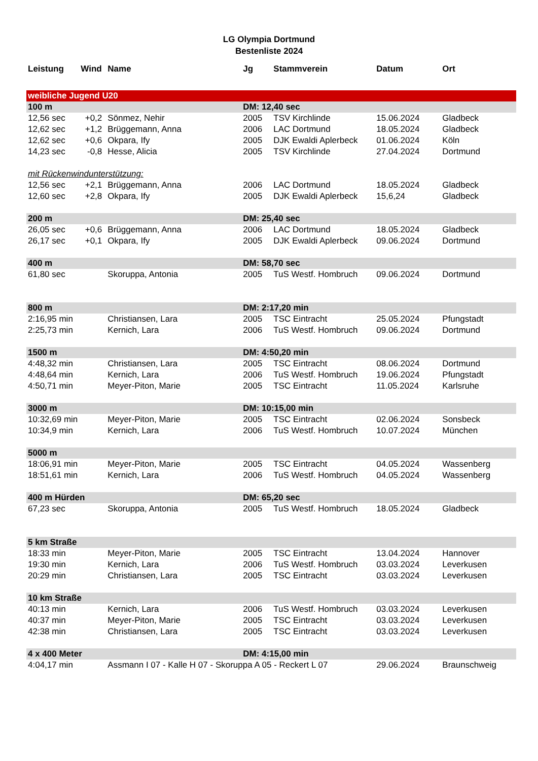LG Olympia Dortmund
Bestenliste 2024
| Leistung | Wind | Name | Jg | Stammverein | Datum | Ort |
| --- | --- | --- | --- | --- | --- | --- |
| weibliche Jugend U20 | | | | | | |
| 100 m | | | DM: 12,40 sec | | | |
| 12,56 sec | +0,2 | Sönmez, Nehir | 2005 | TSV Kirchlinde | 15.06.2024 | Gladbeck |
| 12,62 sec | +1,2 | Brüggemann, Anna | 2006 | LAC Dortmund | 18.05.2024 | Gladbeck |
| 12,62 sec | +0,6 | Okpara, Ify | 2005 | DJK Ewaldi Aplerbeck | 01.06.2024 | Köln |
| 14,23 sec | -0,8 | Hesse, Alicia | 2005 | TSV Kirchlinde | 27.04.2024 | Dortmund |
| mit Rückenwindunterstützung: | | | | | | |
| 12,56 sec | +2,1 | Brüggemann, Anna | 2006 | LAC Dortmund | 18.05.2024 | Gladbeck |
| 12,60 sec | +2,8 | Okpara, Ify | 2005 | DJK Ewaldi Aplerbeck | 15,6,24 | Gladbeck |
| 200 m | | | DM: 25,40 sec | | | |
| 26,05 sec | +0,6 | Brüggemann, Anna | 2006 | LAC Dortmund | 18.05.2024 | Gladbeck |
| 26,17 sec | +0,1 | Okpara, Ify | 2005 | DJK Ewaldi Aplerbeck | 09.06.2024 | Dortmund |
| 400 m | | | DM: 58,70 sec | | | |
| 61,80 sec | | Skoruppa, Antonia | 2005 | TuS Westf. Hombruch | 09.06.2024 | Dortmund |
| 800 m | | | DM: 2:17,20 min | | | |
| 2:16,95 min | | Christiansen, Lara | 2005 | TSC Eintracht | 25.05.2024 | Pfungstadt |
| 2:25,73 min | | Kernich, Lara | 2006 | TuS Westf. Hombruch | 09.06.2024 | Dortmund |
| 1500 m | | | DM: 4:50,20 min | | | |
| 4:48,32 min | | Christiansen, Lara | 2005 | TSC Eintracht | 08.06.2024 | Dortmund |
| 4:48,64 min | | Kernich, Lara | 2006 | TuS Westf. Hombruch | 19.06.2024 | Pfungstadt |
| 4:50,71 min | | Meyer-Piton, Marie | 2005 | TSC Eintracht | 11.05.2024 | Karlsruhe |
| 3000 m | | | DM: 10:15,00 min | | | |
| 10:32,69 min | | Meyer-Piton, Marie | 2005 | TSC Eintracht | 02.06.2024 | Sonsbeck |
| 10:34,9 min | | Kernich, Lara | 2006 | TuS Westf. Hombruch | 10.07.2024 | München |
| 5000 m | | | | | | |
| 18:06,91 min | | Meyer-Piton, Marie | 2005 | TSC Eintracht | 04.05.2024 | Wassenberg |
| 18:51,61 min | | Kernich, Lara | 2006 | TuS Westf. Hombruch | 04.05.2024 | Wassenberg |
| 400 m Hürden | | | DM: 65,20 sec | | | |
| 67,23 sec | | Skoruppa, Antonia | 2005 | TuS Westf. Hombruch | 18.05.2024 | Gladbeck |
| 5 km Straße | | | | | | |
| 18:33 min | | Meyer-Piton, Marie | 2005 | TSC Eintracht | 13.04.2024 | Hannover |
| 19:30 min | | Kernich, Lara | 2006 | TuS Westf. Hombruch | 03.03.2024 | Leverkusen |
| 20:29 min | | Christiansen, Lara | 2005 | TSC Eintracht | 03.03.2024 | Leverkusen |
| 10 km Straße | | | | | | |
| 40:13 min | | Kernich, Lara | 2006 | TuS Westf. Hombruch | 03.03.2024 | Leverkusen |
| 40:37 min | | Meyer-Piton, Marie | 2005 | TSC Eintracht | 03.03.2024 | Leverkusen |
| 42:38 min | | Christiansen, Lara | 2005 | TSC Eintracht | 03.03.2024 | Leverkusen |
| 4 x 400 Meter | | | DM: 4:15,00 min | | | |
| 4:04,17 min | | Assmann I 07 - Kalle H 07 - Skoruppa A 05 - Reckert L 07 | | | 29.06.2024 | Braunschweig |